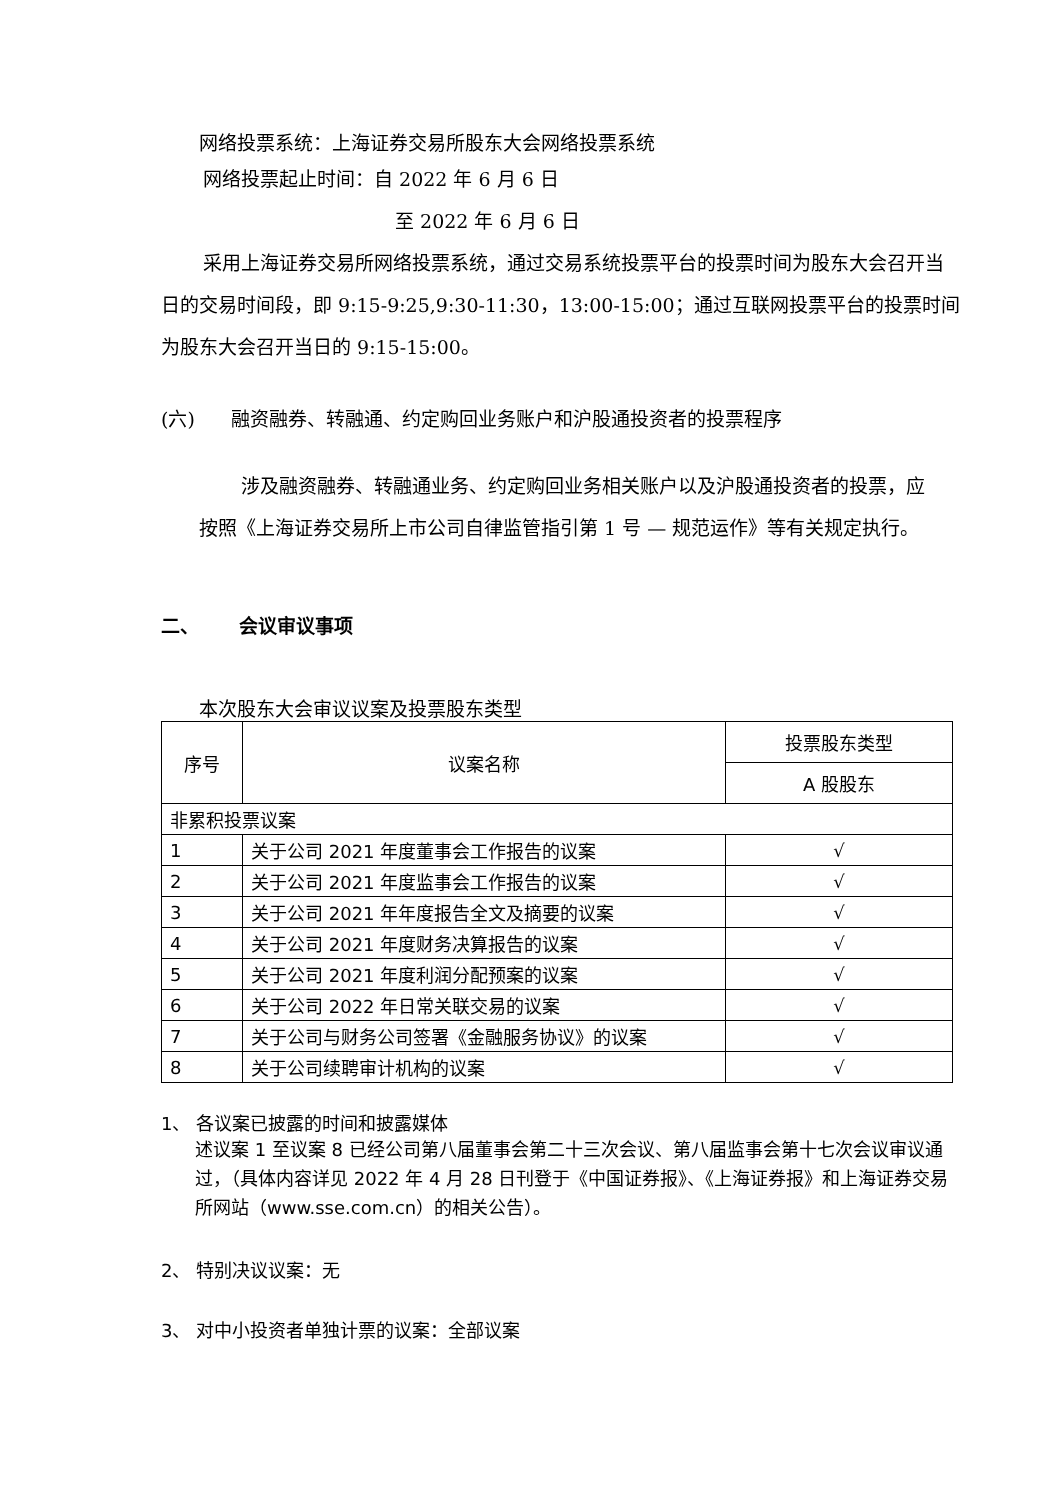网络投票系统：上海证券交易所股东大会网络投票系统
网络投票起止时间：自 2022 年 6 月 6 日
至 2022 年 6 月 6 日
采用上海证券交易所网络投票系统，通过交易系统投票平台的投票时间为股东大会召开当日的交易时间段，即 9:15-9:25,9:30-11:30，13:00-15:00；通过互联网投票平台的投票时间为股东大会召开当日的 9:15-15:00。
(六) 融资融券、转融通、约定购回业务账户和沪股通投资者的投票程序
涉及融资融券、转融通业务、约定购回业务相关账户以及沪股通投资者的投票，应按照《上海证券交易所上市公司自律监管指引第 1 号 — 规范运作》等有关规定执行。
二、 会议审议事项
本次股东大会审议议案及投票股东类型
| 序号 | 议案名称 | 投票股东类型 |
| | | A 股股东 |
| 非累积投票议案 | | |
| 1 | 关于公司 2021 年度董事会工作报告的议案 | √ |
| 2 | 关于公司 2021 年度监事会工作报告的议案 | √ |
| 3 | 关于公司 2021 年年度报告全文及摘要的议案 | √ |
| 4 | 关于公司 2021 年度财务决算报告的议案 | √ |
| 5 | 关于公司 2021 年度利润分配预案的议案 | √ |
| 6 | 关于公司 2022 年日常关联交易的议案 | √ |
| 7 | 关于公司与财务公司签署《金融服务协议》的议案 | √ |
| 8 | 关于公司续聘审计机构的议案 | √ |
1、 各议案已披露的时间和披露媒体
述议案 1 至议案 8 已经公司第八届董事会第二十三次会议、第八届监事会第十七次会议审议通过，（具体内容详见 2022 年 4 月 28 日刊登于《中国证券报》、《上海证券报》和上海证券交易所网站（www.sse.com.cn）的相关公告）。
2、 特别决议议案：无
3、 对中小投资者单独计票的议案：全部议案